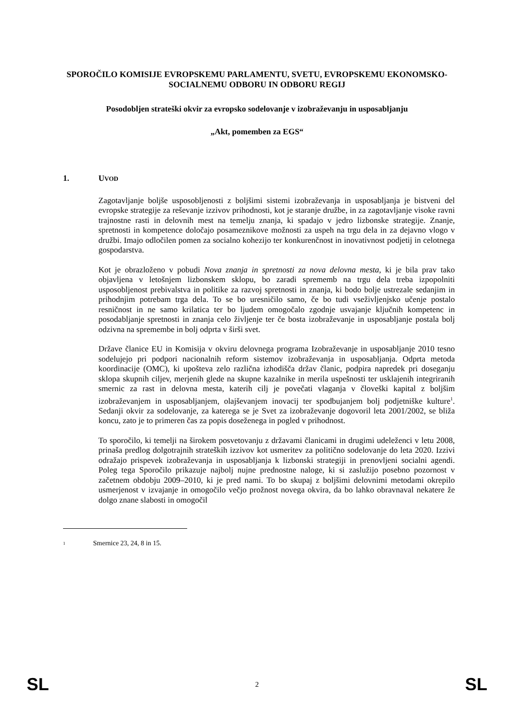SPOROČILO KOMISIJE EVROPSKEMU PARLAMENTU, SVETU, EVROPSKEMU EKONOMSKO-SOCIALNEMU ODBORU IN ODBORU REGIJ
Posodobljen strateški okvir za evropsko sodelovanje v izobraževanju in usposabljanju
„Akt, pomemben za EGS“
1. UVOD
Zagotavljanje boljše usposobljenosti z boljšimi sistemi izobraževanja in usposabljanja je bistveni del evropske strategije za reševanje izzivov prihodnosti, kot je staranje družbe, in za zagotavljanje visoke ravni trajnostne rasti in delovnih mest na temelju znanja, ki spadajo v jedro lizbonske strategije. Znanje, spretnosti in kompetence določajo posameznikove možnosti za uspeh na trgu dela in za dejavno vlogo v družbi. Imajo odločilen pomen za socialno kohezijo ter konkurenčnost in inovativnost podjetij in celotnega gospodarstva.
Kot je obrazloženo v pobudi Nova znanja in spretnosti za nova delovna mesta, ki je bila prav tako objavljena v letošnjem lizbonskem sklopu, bo zaradi sprememb na trgu dela treba izpopolniti usposobljenost prebivalstva in politike za razvoj spretnosti in znanja, ki bodo bolje ustrezale sedanjim in prihodnjim potrebam trga dela. To se bo uresničilo samo, če bo tudi vseživljenjsko učenje postalo resničnost in ne samo krilatica ter bo ljudem omogočalo zgodnje usvajanje ključnih kompetenc in posodabljanje spretnosti in znanja celo življenje ter če bosta izobraževanje in usposabljanje postala bolj odzivna na spremembe in bolj odprta v širši svet.
Države članice EU in Komisija v okviru delovnega programa Izobraževanje in usposabljanje 2010 tesno sodelujejo pri podpori nacionalnih reform sistemov izobraževanja in usposabljanja. Odprta metoda koordinacije (OMC), ki upošteva zelo različna izhodišča držav članic, podpira napredek pri doseganju sklopa skupnih ciljev, merjenih glede na skupne kazalnike in merila uspešnosti ter usklajenih integriranih smernic za rast in delovna mesta, katerih cilj je povečati vlaganja v človeški kapital z boljšim izobraževanjem in usposabljanjem, olajševanjem inovacij ter spodbujanjem bolj podjetniške kulture<sup>1</sup>. Sedanji okvir za sodelovanje, za katerega se je Svet za izobraževanje dogovoril leta 2001/2002, se bliža koncu, zato je to primeren čas za popis doseženega in pogled v prihodnost.
To sporočilo, ki temelji na širokem posvetovanju z državami članicami in drugimi udeleženci v letu 2008, prinaša predlog dolgotrajnih strateških izzivov kot usmeritev za politično sodelovanje do leta 2020. Izzivi odražajo prispevek izobraževanja in usposabljanja k lizbonski strategiji in prenovljeni socialni agendi. Poleg tega Sporočilo prikazuje najbolj nujne prednostne naloge, ki si zaslužijo posebno pozornost v začetnem obdobju 2009–2010, ki je pred nami. To bo skupaj z boljšimi delovnimi metodami okrepilo usmerjenost v izvajanje in omogočilo večjo prožnost novega okvira, da bo lahko obravnaval nekatere že dolgo znane slabosti in omogočil
1 Smernice 23, 24, 8 in 15.
SL 2 SL